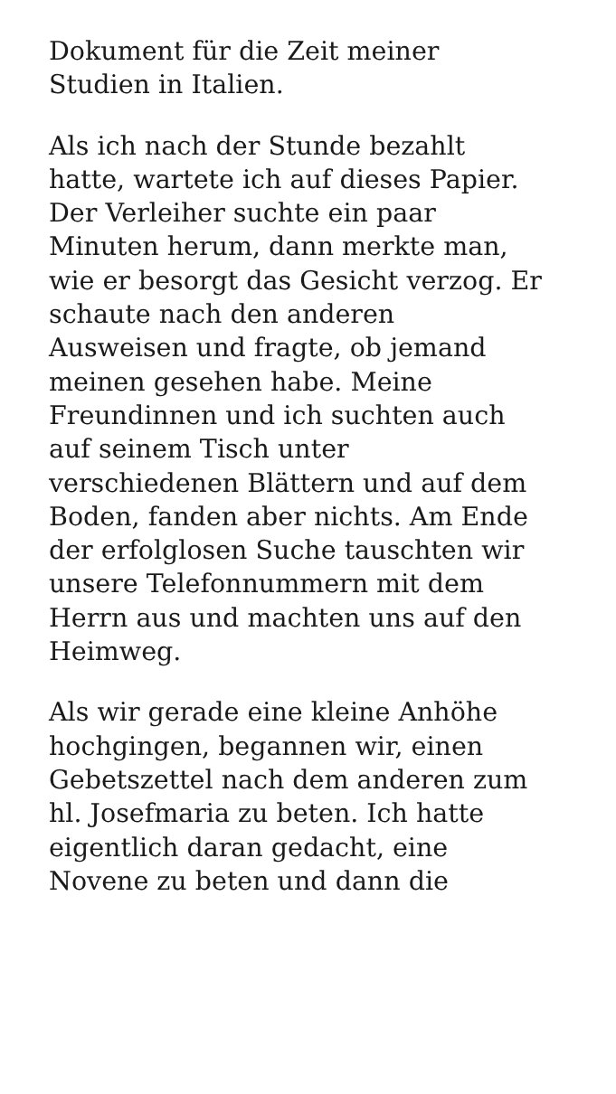Dokument für die Zeit meiner
Studien in Italien.
Als ich nach der Stunde bezahlt
hatte, wartete ich auf dieses Papier.
Der Verleiher suchte ein paar
Minuten herum, dann merkte man,
wie er besorgt das Gesicht verzog. Er
schaute nach den anderen
Ausweisen und fragte, ob jemand
meinen gesehen habe. Meine
Freundinnen und ich suchten auch
auf seinem Tisch unter
verschiedenen Blättern und auf dem
Boden, fanden aber nichts. Am Ende
der erfolglosen Suche tauschten wir
unsere Telefonnummern mit dem
Herrn aus und machten uns auf den
Heimweg.
Als wir gerade eine kleine Anhöhe
hochgingen, begannen wir, einen
Gebetszettel nach dem anderen zum
hl. Josefmaria zu beten. Ich hatte
eigentlich daran gedacht, eine
Novene zu beten und dann die